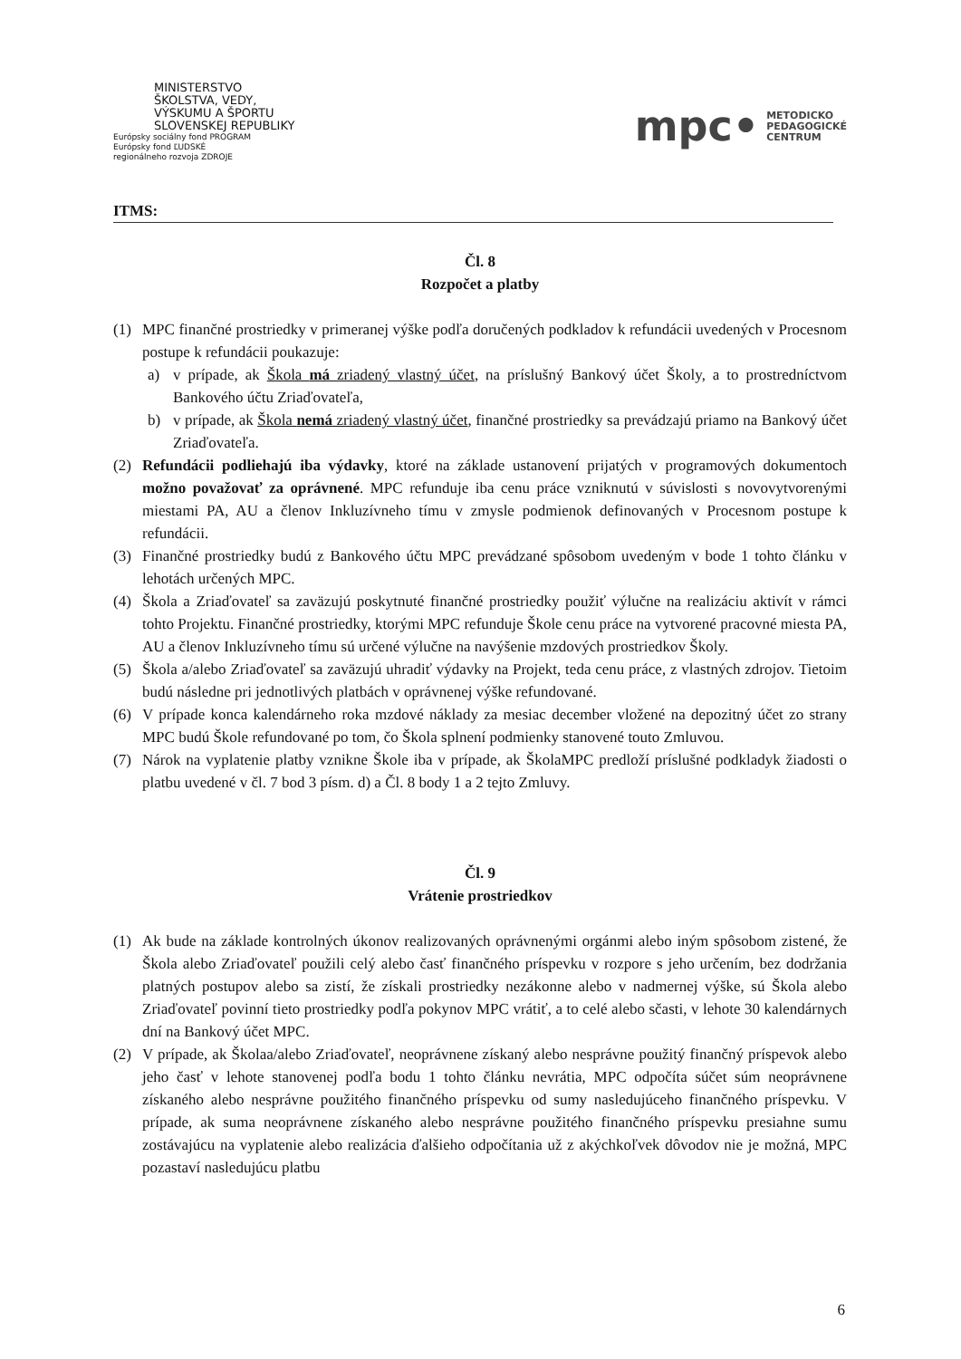MINISTERSTVO
ŠKOLSTVA, VEDY,
VÝSKUMU A ŠPORTU
SLOVENSKEJ REPUBLIKY
Európsky sociálny fond PROGRAM
Európsky fond ĽUDSKÉ
regionálneho rozvoja ZDROJE
mpc• METODICKO
PEDAGOGICKÉ
CENTRUM
ITMS:
Čl. 8
Rozpočet a platby
(1) MPC finančné prostriedky v primeranej výške podľa doručených podkladov k refundácii uvedených v Procesnom postupe k refundácii poukazuje:
a) v prípade, ak Škola má zriadený vlastný účet, na príslušný Bankový účet Školy, a to prostredníctvom Bankového účtu Zriaďovateľa,
b) v prípade, ak Škola nemá zriadený vlastný účet, finančné prostriedky sa prevádzajú priamo na Bankový účet Zriaďovateľa.
(2) Refundácii podliehajú iba výdavky, ktoré na základe ustanovení prijatých v programových dokumentoch možno považovať za oprávnené. MPC refunduje iba cenu práce vzniknutú v súvislosti s novovytvorenými miestami PA, AU a členov Inkluzívneho tímu v zmysle podmienok definovaných v Procesnom postupe k refundácii.
(3) Finančné prostriedky budú z Bankového účtu MPC prevádzané spôsobom uvedeným v bode 1 tohto článku v lehotách určených MPC.
(4) Škola a Zriaďovateľ sa zaväzujú poskytnuté finančné prostriedky použiť výlučne na realizáciu aktivít v rámci tohto Projektu. Finančné prostriedky, ktorými MPC refunduje Škole cenu práce na vytvorené pracovné miesta PA, AU a členov Inkluzívneho tímu sú určené výlučne na navýšenie mzdových prostriedkov Školy.
(5) Škola a/alebo Zriaďovateľ sa zaväzujú uhradiť výdavky na Projekt, teda cenu práce, z vlastných zdrojov. Tietoim budú následne pri jednotlivých platbách v oprávnenej výške refundované.
(6) V prípade konca kalendárneho roka mzdové náklady za mesiac december vložené na depozitný účet zo strany MPC budú Škole refundované po tom, čo Škola splnení podmienky stanovené touto Zmluvou.
(7) Nárok na vyplatenie platby vznikne Škole iba v prípade, ak ŠkolaMPC predloží príslušné podkladyk žiadosti o platbu uvedené v čl. 7 bod 3 písm. d) a Čl. 8 body 1 a 2 tejto Zmluvy.
Čl. 9
Vrátenie prostriedkov
(1) Ak bude na základe kontrolných úkonov realizovaných oprávnenými orgánmi alebo iným spôsobom zistené, že Škola alebo Zriaďovateľ použili celý alebo časť finančného príspevku v rozpore s jeho určením, bez dodržania platných postupov alebo sa zistí, že získali prostriedky nezákonne alebo v nadmernej výške, sú Škola alebo Zriaďovateľ povinní tieto prostriedky podľa pokynov MPC vrátiť, a to celé alebo sčasti, v lehote 30 kalendárnych dní na Bankový účet MPC.
(2) V prípade, ak Školaa/alebo Zriaďovateľ, neoprávnene získaný alebo nesprávne použitý finančný príspevok alebo jeho časť v lehote stanovenej podľa bodu 1 tohto článku nevrátia, MPC odpočíta súčet súm neoprávnene získaného alebo nesprávne použitého finančného príspevku od sumy nasledujúceho finančného príspevku. V prípade, ak suma neoprávnene získaného alebo nesprávne použitého finančného príspevku presiahne sumu zostávajúcu na vyplatenie alebo realizácia ďalšieho odpočítania už z akýchkoľvek dôvodov nie je možná, MPC pozastaví nasledujúcu platbu
6